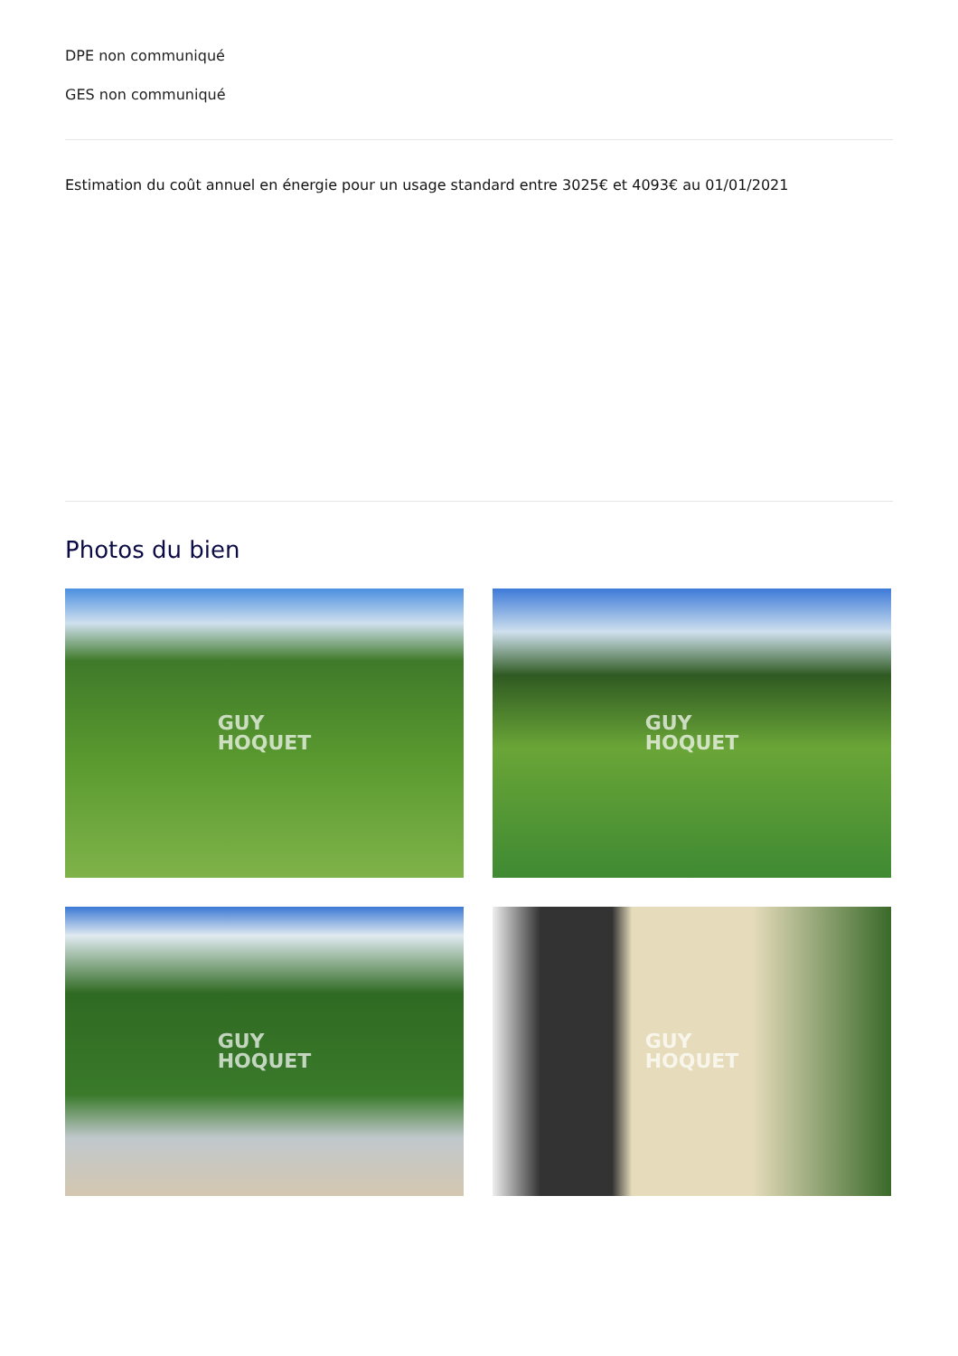DPE non communiqué
GES non communiqué
Estimation du coût annuel en énergie pour un usage standard entre 3025€ et 4093€ au 01/01/2021
Photos du bien
GUY
HOQUET
GUY
HOQUET
GUY
HOQUET
GUY
HOQUET